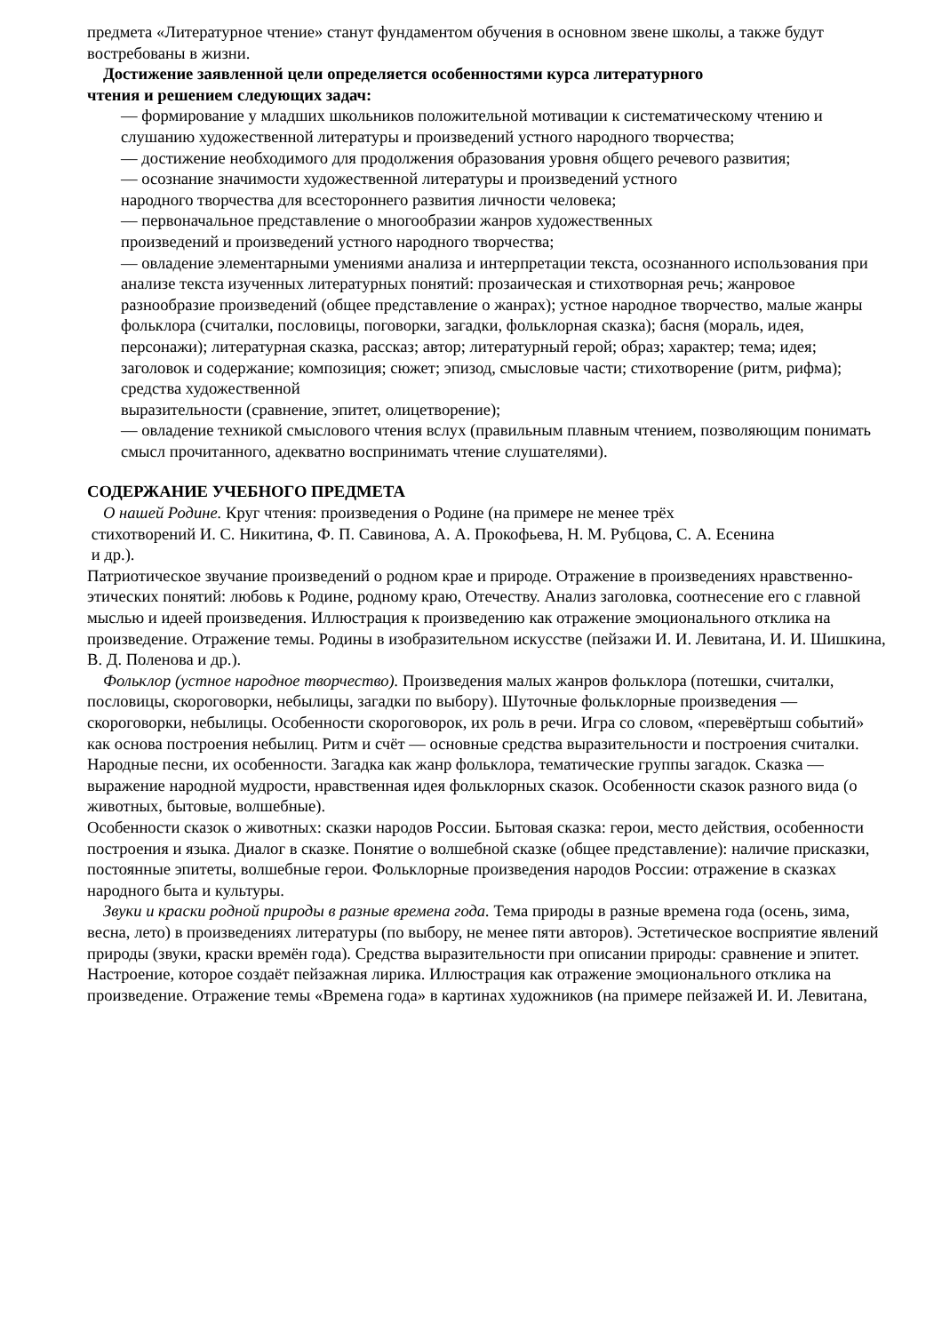предмета «Литературное чтение» станут фундаментом обучения в основном звене школы, а также будут востребованы в жизни.
Достижение заявленной цели определяется особенностями курса литературного
чтения и решением следующих задач:
— формирование у младших школьников положительной мотивации к систематическому чтению и слушанию художественной литературы и произведений устного народного творчества;
— достижение необходимого для продолжения образования уровня общего речевого развития;
— осознание значимости художественной литературы и произведений устного
народного творчества для всестороннего развития личности человека;
— первоначальное представление о многообразии жанров художественных
произведений и произведений устного народного творчества;
— овладение элементарными умениями анализа и интерпретации текста, осознанного использования при анализе текста изученных литературных понятий: прозаическая и стихотворная речь; жанровое разнообразие произведений (общее представление о жанрах); устное народное творчество, малые жанры фольклора (считалки, пословицы, поговорки, загадки, фольклорная сказка); басня (мораль, идея, персонажи); литературная сказка, рассказ; автор; литературный герой; образ; характер; тема; идея; заголовок и содержание; композиция; сюжет; эпизод, смысловые части; стихотворение (ритм, рифма); средства художественной
выразительности (сравнение, эпитет, олицетворение);
— овладение техникой смыслового чтения вслух (правильным плавным чтением, позволяющим понимать смысл прочитанного, адекватно воспринимать чтение слушателями).
СОДЕРЖАНИЕ УЧЕБНОГО ПРЕДМЕТА
О нашей Родине. Круг чтения: произведения о Родине (на примере не менее трёх
стихотворений И. С. Никитина, Ф. П. Савинова, А. А. Прокофьева, Н. М. Рубцова, С. А. Есенина
и др.).
Патриотическое звучание произведений о родном крае и природе. Отражение в произведениях нравственно-этических понятий: любовь к Родине, родному краю, Отечеству. Анализ заголовка, соотнесение его с главной мыслью и идеей произведения. Иллюстрация к произведению как отражение эмоционального отклика на произведение. Отражение темы. Родины в изобразительном искусстве (пейзажи И. И. Левитана, И. И. Шишкина, В. Д. Поленова и др.).
Фольклор (устное народное творчество). Произведения малых жанров фольклора (потешки, считалки, пословицы, скороговорки, небылицы, загадки по выбору). Шуточные фольклорные произведения — скороговорки, небылицы. Особенности скороговорок, их роль в речи. Игра со словом, «перевёртыш событий» как основа построения небылиц. Ритм и счёт — основные средства выразительности и построения считалки. Народные песни, их особенности. Загадка как жанр фольклора, тематические группы загадок. Сказка — выражение народной мудрости, нравственная идея фольклорных сказок. Особенности сказок разного вида (о животных, бытовые, волшебные).
Особенности сказок о животных: сказки народов России. Бытовая сказка: герои, место действия, особенности построения и языка. Диалог в сказке. Понятие о волшебной сказке (общее представление): наличие присказки, постоянные эпитеты, волшебные герои. Фольклорные произведения народов России: отражение в сказках народного быта и культуры.
Звуки и краски родной природы в разные времена года. Тема природы в разные времена года (осень, зима, весна, лето) в произведениях литературы (по выбору, не менее пяти авторов). Эстетическое восприятие явлений природы (звуки, краски времён года). Средства выразительности при описании природы: сравнение и эпитет. Настроение, которое создаёт пейзажная лирика. Иллюстрация как отражение эмоционального отклика на произведение. Отражение темы «Времена года» в картинах художников (на примере пейзажей И. И. Левитана,